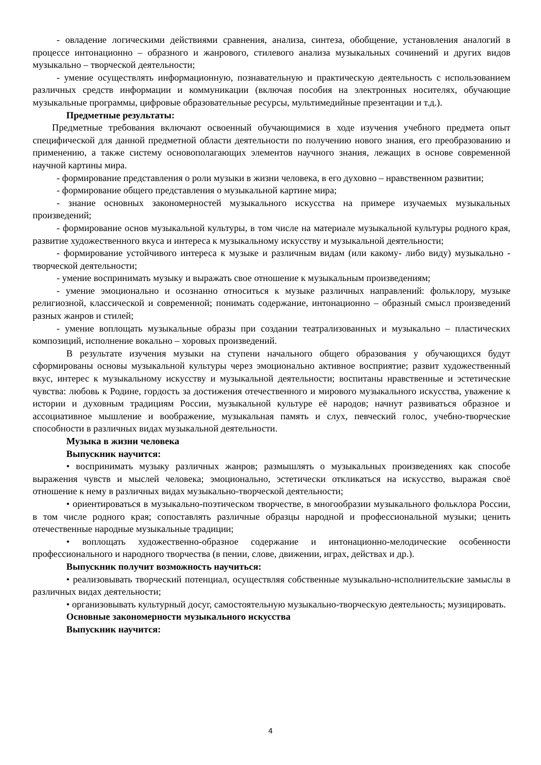- овладение логическими действиями сравнения, анализа, синтеза, обобщение, установления аналогий в процессе интонационно – образного и жанрового, стилевого анализа музыкальных сочинений и других видов музыкально – творческой деятельности;
- умение осуществлять информационную, познавательную и практическую деятельность с использованием различных средств информации и коммуникации (включая пособия на электронных носителях, обучающие музыкальные программы, цифровые образовательные ресурсы, мультимедийные презентации и т.д.).
Предметные результаты:
Предметные требования включают освоенный обучающимися в ходе изучения учебного предмета опыт специфической для данной предметной области деятельности по получению нового знания, его преобразованию и применению, а также систему основополагающих элементов научного знания, лежащих в основе современной научной картины мира.
- формирование представления о роли музыки в жизни человека, в его духовно – нравственном развитии;
- формирование общего представления о музыкальной картине мира;
- знание основных закономерностей музыкального искусства на примере изучаемых музыкальных произведений;
- формирование основ музыкальной культуры, в том числе на материале музыкальной культуры родного края, развитие художественного вкуса и интереса к музыкальному искусству и музыкальной деятельности;
- формирование устойчивого интереса к музыке и различным видам (или какому- либо виду) музыкально - творческой деятельности;
- умение воспринимать музыку и выражать свое отношение к музыкальным произведениям;
- умение эмоционально и осознанно относиться к музыке различных направлений: фольклору, музыке религиозной, классической и современной; понимать содержание, интонационно – образный смысл произведений разных жанров и стилей;
- умение воплощать музыкальные образы при создании театрализованных и музыкально – пластических композиций, исполнение вокально – хоровых произведений.
В результате изучения музыки на ступени начального общего образования у обучающихся будут сформированы основы музыкальной культуры через эмоционально активное восприятие; развит художественный вкус, интерес к музыкальному искусству и музыкальной деятельности; воспитаны нравственные и эстетические чувства: любовь к Родине, гордость за достижения отечественного и мирового музыкального искусства, уважение к истории и духовным традициям России, музыкальной культуре её народов; начнут развиваться образное и ассоциативное мышление и воображение, музыкальная память и слух, певческий голос, учебно-творческие способности в различных видах музыкальной деятельности.
Музыка в жизни человека
Выпускник научится:
• воспринимать музыку различных жанров; размышлять о музыкальных произведениях как способе выражения чувств и мыслей человека; эмоционально, эстетически откликаться на искусство, выражая своё отношение к нему в различных видах музыкально-творческой деятельности;
• ориентироваться в музыкально-поэтическом творчестве, в многообразии музыкального фольклора России, в том числе родного края; сопоставлять различные образцы народной и профессиональной музыки; ценить отечественные народные музыкальные традиции;
• воплощать художественно-образное содержание и интонационно-мелодические особенности профессионального и народного творчества (в пении, слове, движении, играх, действах и др.).
Выпускник получит возможность научиться:
• реализовывать творческий потенциал, осуществляя собственные музыкально-исполнительские замыслы в различных видах деятельности;
• организовывать культурный досуг, самостоятельную музыкально-творческую деятельность; музицировать.
Основные закономерности музыкального искусства
Выпускник научится:
4